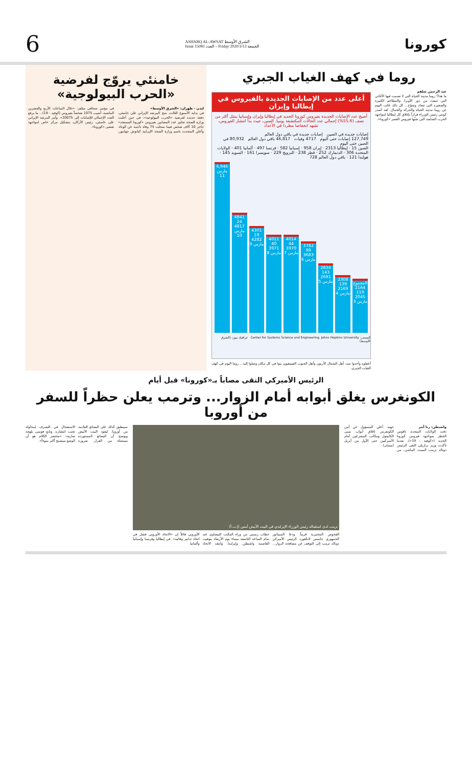6
ASHARQ AL-AWSAT الشرق الأوسط
Issue 15081 العدد – Friday 2020/3/13 الجمعة
كورونا
روما في كهف الغياب الجبري
عبد الرحمن شلقم
ما هذا؟ روما مدينة الحياة التي لا تصمت فيها الأغاني التي تنبعث من دور الأوبرا، والمطاعم الكبيرة والصغيرة التي تتعدّد وتتنوّع... كل ذلك غائب اليوم عن روما مدينة الحياة والحركة والجمال. لقد أصدر كونتي رئيس الوزراء قراراً بإغلاق كل إيطاليا لمواجهة الحرب الصامتة التي شنّها فيروس العصر «كورونا».
أعلى عدد من الإصابات الجديدة بالفيروس في إيطاليا وإيران
أصبح عدد الإصابات الجديدة بفيروس كورونا الجديد في إيطاليا وإيران وإسبانيا يمثل أكثر من نصف (55.6%) إجمالي عدد الحالات المكتشفة يوميا. الصين، حيث بدأ انتشار الفيروس، تشهد انخفاضا مطردا في الأعداد
إصابات جديدة في الصين إصابات جديدة في باقي دول العالم
127,749 إصابات حتى اليوم 4717 وفيات 46,817 باقي دول العالم 80,932 في الصين حتى اليوم
الصين 15 · إيطاليا 2313 · إيران 958 · إسبانيا 582 · فرنسا 497 · ألمانيا 401 · الولايات المتحدة 306 · الدنمارك 252 · قطر 238 · النرويج 229 · سويسرا 161 · السويد 145 · هولندا 121 · باقي دول العالم 728
6,946
مارس 11
4841 24 4817
مارس 10
4301 19 4282
مارس 9
4011 40 3971
مارس 8
4014 44 3970
مارس 7
3782 99 3683
مارس 6
2834 143 2691
مارس 5
2308 139 2169
مارس 4
المجموع 2164 119 2045
مارس 3
المصدر: Center for Systems Science and Engineering, Johns Hopkins University غرافيك نيوز: (الشرق الأوسط)
أعطوه وأخذوا منه، أهل الشمال الأربون وأهل الجنوب الفينيقيون بنوا في كل مكان وصلوا إليه... روما اليوم في كهف الغياب الجبري.
خامنئي يروّج لفرضية «الحرب البيولوجية»
لندن - طهران: «الشرق الأوسط»
في بداية الأسبوع الثالث، منح المرشد الإيراني علي خامنئي، دفعة جديدة لفرضية «الحرب البيولوجية»، في حين أعلنت وزارة الصحة تجاوز عدد المصابين بفيروس «كورونا المستجد» حاجز 10 آلاف شخص فيما سجلت 75 وفاة ناجمة عن الوباء. وأعلن المتحدث باسم وزارة الصحة الإيرانية كيانوش جهانبور، في مؤتمر صحافي متلفز: «خلال الساعات الأربع والعشرين الماضية، أصيب 1075 شخصاً بفيروس (كوفيد - 19)... ما يرفع العدد الإجمالي للإصابات إلى 10075». وأمر المرشد الإيراني علي خامنئي، رئيس الأركان، بتشكيل مركز خاص لمواجهة تفشي «كورونا».
الرئيس الأميركي التقى مصاباً بـ«كورونا» قبل أيام
الكونغرس يغلق أبوابه أمام الزوار... وترمب يعلن حظراً للسفر من أوروبا
واشنطن: رنا أبتر
دقت الولايات المتحدة ناقوس الخطر بمواجهة فيروس كورونا الجديد («كوفيد - 19»)، بعدما تأكدت وزير برازيلي التقى الرئيس دونالد ترمب السبت الماضي. من جهته، أعلن المسؤول عن أمن الكونغرس إغلاق أبواب مبنى الكابيتول ومكاتب المشرعين أمام الأميركيين حتى الأول من أبريل (نيسان).
ترمب لدى استقباله رئيس الوزراء الإيرلندي في البيت الأبيض أمس (إ.ب.أ)
الفحوص المختبرية قريباً. ودعا السيناتور الجمهوري جايمس لانكفورد الرئيس الأميركي دونالد ترمب إلى التوقف عن مصافحة الزوار... خطاب رسمي من وراء المكتب البيضاوي عند تمام الساعة التاسعة مساء يوم الأربعاء بتوقيت العاصمة واشنطن. وإيرلندا. وانتقد الاتحاد الأوروبي قائلاً إن «الاتحاد الأوروبي فشل في اتخاذ تدابير وقائية». في إيطاليا وفرنسا وإسبانيا وألمانيا.
سينطبق كذلك على البضائع القادمة من أوروبا، ليعود البيت الأبيض ويوضح أن البضائع المستوردة مستثناة من القرار. ضرورة الاستعجال في التصرف لمحاولة تجنب انتشاره. وتابع فوسي بلهجة صارمة: «مختصر الكلام هو أن الوضع سيصبح أكثر سوءاً».